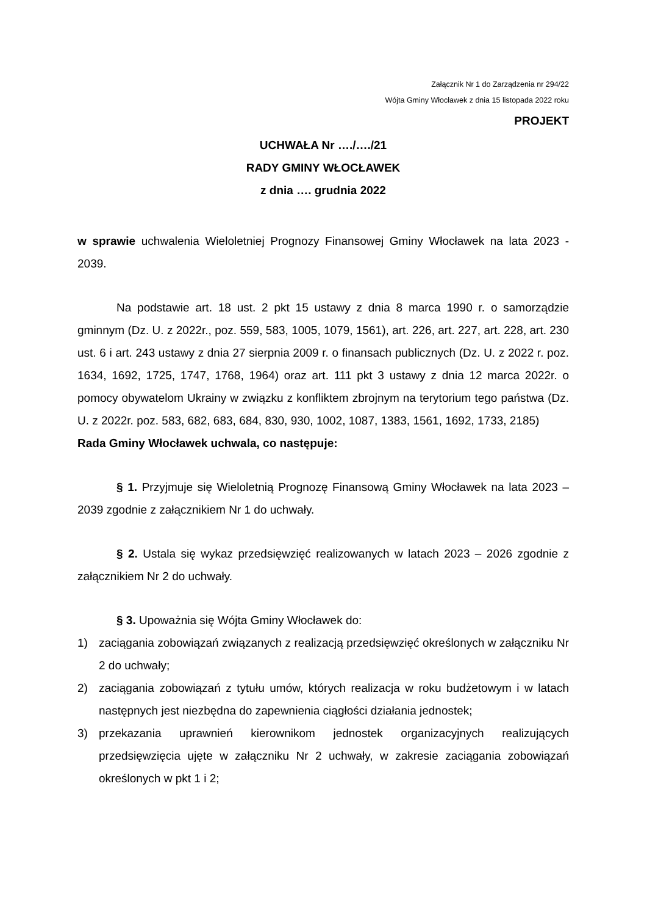Załącznik Nr 1 do Zarządzenia nr 294/22
Wójta Gminy Włocławek z dnia 15 listopada 2022 roku
PROJEKT
UCHWAŁA Nr …./…./21
RADY GMINY WŁOCŁAWEK
z dnia …. grudnia 2022
w sprawie uchwalenia Wieloletniej Prognozy Finansowej Gminy Włocławek na lata 2023 - 2039.
Na podstawie art. 18 ust. 2 pkt 15 ustawy z dnia 8 marca 1990 r. o samorządzie gminnym (Dz. U. z 2022r., poz. 559, 583, 1005, 1079, 1561), art. 226, art. 227, art. 228, art. 230 ust. 6 i art. 243 ustawy z dnia 27 sierpnia 2009 r. o finansach publicznych (Dz. U. z 2022 r. poz. 1634, 1692, 1725, 1747, 1768, 1964) oraz art. 111 pkt 3 ustawy z dnia 12 marca 2022r. o pomocy obywatelom Ukrainy w związku z konfliktem zbrojnym na terytorium tego państwa (Dz. U. z 2022r. poz. 583, 682, 683, 684, 830, 930, 1002, 1087, 1383, 1561, 1692, 1733, 2185)
Rada Gminy Włocławek uchwala, co następuje:
§ 1. Przyjmuje się Wieloletnią Prognozę Finansową Gminy Włocławek na lata 2023 – 2039 zgodnie z załącznikiem Nr 1 do uchwały.
§ 2. Ustala się wykaz przedsięwzięć realizowanych w latach 2023 – 2026 zgodnie z załącznikiem Nr 2 do uchwały.
§ 3. Upoważnia się Wójta Gminy Włocławek do:
1) zaciągania zobowiązań związanych z realizacją przedsięwzięć określonych w załączniku Nr 2 do uchwały;
2) zaciągania zobowiązań z tytułu umów, których realizacja w roku budżetowym i w latach następnych jest niezbędna do zapewnienia ciągłości działania jednostek;
3) przekazania uprawnień kierownikom jednostek organizacyjnych realizujących przedsięwzięcia ujęte w załączniku Nr 2 uchwały, w zakresie zaciągania zobowiązań określonych w pkt 1 i 2;